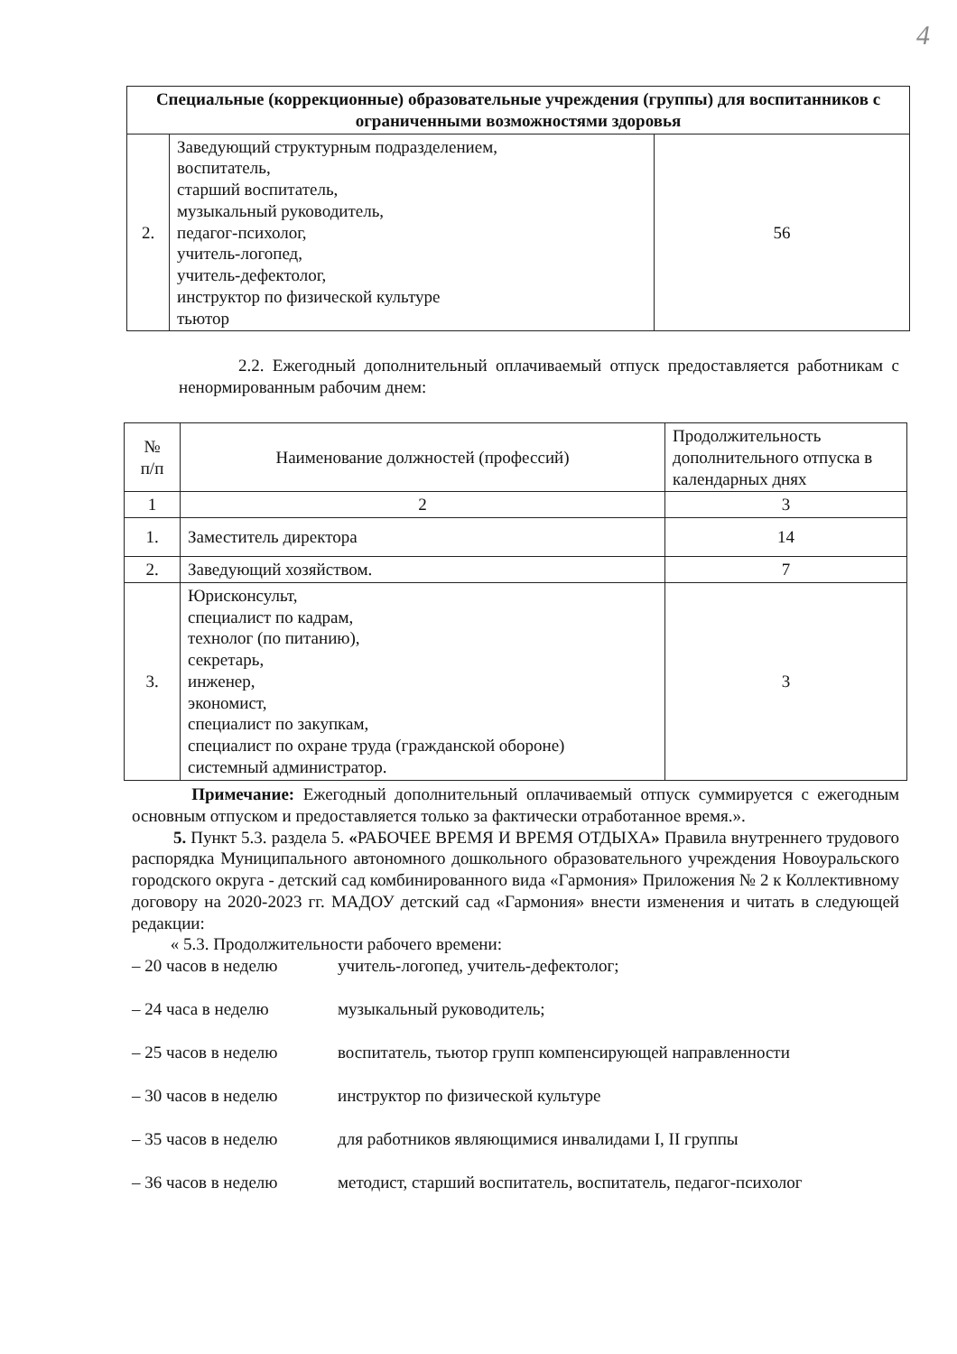4
| Специальные (коррекционные) образовательные учреждения (группы) для воспитанников с ограниченными возможностями здоровья | | |
| --- | --- | --- |
| 2. | Заведующий структурным подразделением, воспитатель, старший воспитатель, музыкальный руководитель, педагог-психолог, учитель-логопед, учитель-дефектолог, инструктор по физической культуре тьютор | 56 |
2.2. Ежегодный дополнительный оплачиваемый отпуск предоставляется работникам с ненормированным рабочим днем:
| № п/п | Наименование должностей (профессий) | Продолжительность дополнительного отпуска в календарных днях |
| --- | --- | --- |
| 1 | 2 | 3 |
| 1. | Заместитель директора | 14 |
| 2. | Заведующий хозяйством. | 7 |
| 3. | Юрисконсульт, специалист по кадрам, технолог (по питанию), секретарь, инженер, экономист, специалист по закупкам, специалист по охране труда (гражданской обороне) системный администратор. | 3 |
Примечание: Ежегодный дополнительный оплачиваемый отпуск суммируется с ежегодным основным отпуском и предоставляется только за фактически отработанное время.».
5. Пункт 5.3. раздела 5. «РАБОЧЕЕ ВРЕМЯ И ВРЕМЯ ОТДЫХА» Правила внутреннего трудового распорядка Муниципального автономного дошкольного образовательного учреждения Новоуральского городского округа - детский сад комбинированного вида «Гармония» Приложения № 2 к Коллективному договору на 2020-2023 гг. МАДОУ детский сад «Гармония» внести изменения и читать в следующей редакции:
« 5.3. Продолжительности рабочего времени:
– 20 часов в неделю учитель-логопед, учитель-дефектолог;
– 24 часа в неделю музыкальный руководитель;
– 25 часов в неделю воспитатель, тьютор групп компенсирующей направленности
– 30 часов в неделю инструктор по физической культуре
– 35 часов в неделю для работников являющимися инвалидами I, II группы
– 36 часов в неделю методист, старший воспитатель, воспитатель, педагог-психолог